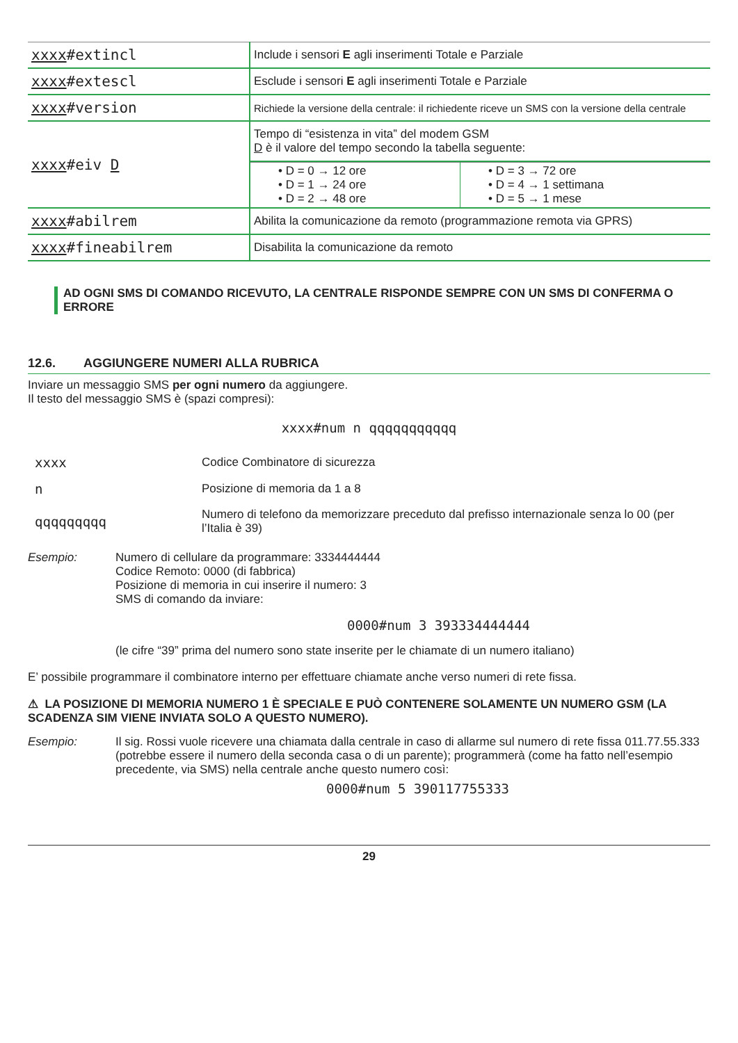| xxxx #extincl | Include i sensori E agli inserimenti Totale e Parziale |
| xxxx #extescl | Esclude i sensori E agli inserimenti Totale e Parziale |
| xxxx #version | Richiede la versione della centrale: il richiedente riceve un SMS con la versione della centrale |
| xxxx #eiv D | Tempo di “esistenza in vita” del modem GSM D è il valore del tempo secondo la tabella seguente: / • D = 0 → 12 ore • D = 1 → 24 ore • D = 2 → 48 ore / • D = 3 → 72 ore • D = 4 → 1 settimana • D = 5 → 1 mese / |
| xxxx #abilrem | Abilita la comunicazione da remoto (programmazione remota via GPRS) |
| xxxx #fineabilrem | Disabilita la comunicazione da remoto |
AD OGNI SMS DI COMANDO RICEVUTO, LA CENTRALE RISPONDE SEMPRE CON UN SMS DI CONFERMA O ERRORE
12.6. AGGIUNGERE NUMERI ALLA RUBRICA
Inviare un messaggio SMS per ogni numero da aggiungere.
Il testo del messaggio SMS è (spazi compresi):
xxxx#num n qqqqqqqqqqq
| xxxx | Codice Combinatore di sicurezza |
| n | Posizione di memoria da 1 a 8 |
| qqqqqqqqq | Numero di telefono da memorizzare preceduto dal prefisso internazionale senza lo 00 (per l’Italia è 39) |
Esempio: Numero di cellulare da programmare: 3334444444
Codice Remoto: 0000 (di fabbrica)
Posizione di memoria in cui inserire il numero: 3
SMS di comando da inviare:
0000#num 3 393334444444
(le cifre “39” prima del numero sono state inserite per le chiamate di un numero italiano)
E’ possibile programmare il combinatore interno per effettuare chiamate anche verso numeri di rete fissa.
⚠ LA POSIZIONE DI MEMORIA NUMERO 1 È SPECIALE E PUÒ CONTENERE SOLAMENTE UN NUMERO GSM (LA SCADENZA SIM VIENE INVIATA SOLO A QUESTO NUMERO).
Esempio: Il sig. Rossi vuole ricevere una chiamata dalla centrale in caso di allarme sul numero di rete fissa 011.77.55.333 (potrebbe essere il numero della seconda casa o di un parente); programmerà (come ha fatto nell’esempio precedente, via SMS) nella centrale anche questo numero così:
0000#num 5 390117755333
29